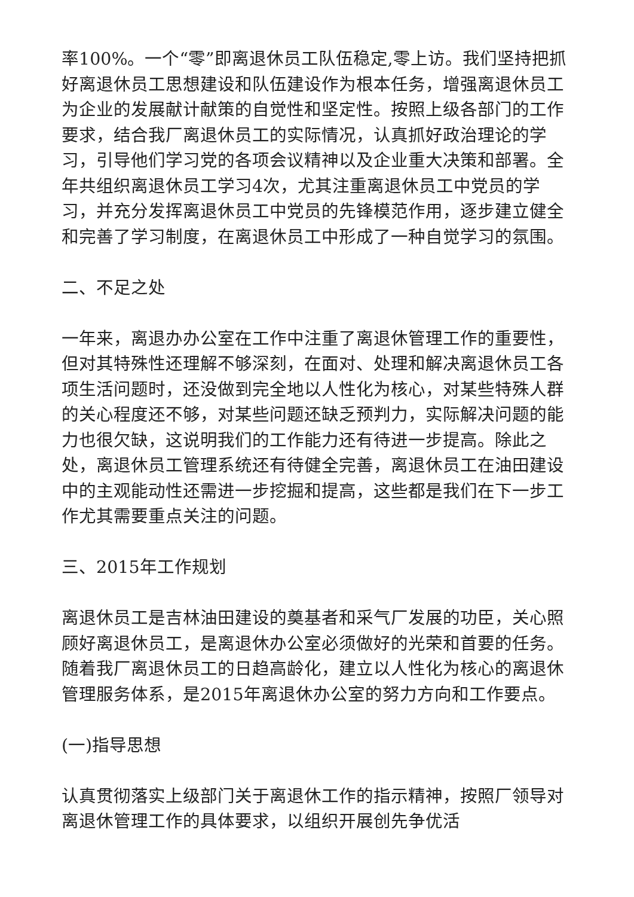率100%。一个“零”即离退休员工队伍稳定,零上访。我们坚持把抓好离退休员工思想建设和队伍建设作为根本任务，增强离退休员工为企业的发展献计献策的自觉性和坚定性。按照上级各部门的工作要求，结合我厂离退休员工的实际情况，认真抓好政治理论的学习，引导他们学习党的各项会议精神以及企业重大决策和部署。全年共组织离退休员工学习4次，尤其注重离退休员工中党员的学习，并充分发挥离退休员工中党员的先锋模范作用，逐步建立健全和完善了学习制度，在离退休员工中形成了一种自觉学习的氛围。
二、不足之处
一年来，离退办办公室在工作中注重了离退休管理工作的重要性，但对其特殊性还理解不够深刻，在面对、处理和解决离退休员工各项生活问题时，还没做到完全地以人性化为核心，对某些特殊人群的关心程度还不够，对某些问题还缺乏预判力，实际解决问题的能力也很欠缺，这说明我们的工作能力还有待进一步提高。除此之处，离退休员工管理系统还有待健全完善，离退休员工在油田建设中的主观能动性还需进一步挖掘和提高，这些都是我们在下一步工作尤其需要重点关注的问题。
三、2015年工作规划
离退休员工是吉林油田建设的奠基者和采气厂发展的功臣，关心照顾好离退休员工，是离退休办公室必须做好的光荣和首要的任务。随着我厂离退休员工的日趋高龄化，建立以人性化为核心的离退休管理服务体系，是2015年离退休办公室的努力方向和工作要点。
(一)指导思想
认真贯彻落实上级部门关于离退休工作的指示精神，按照厂领导对离退休管理工作的具体要求，以组织开展创先争优活